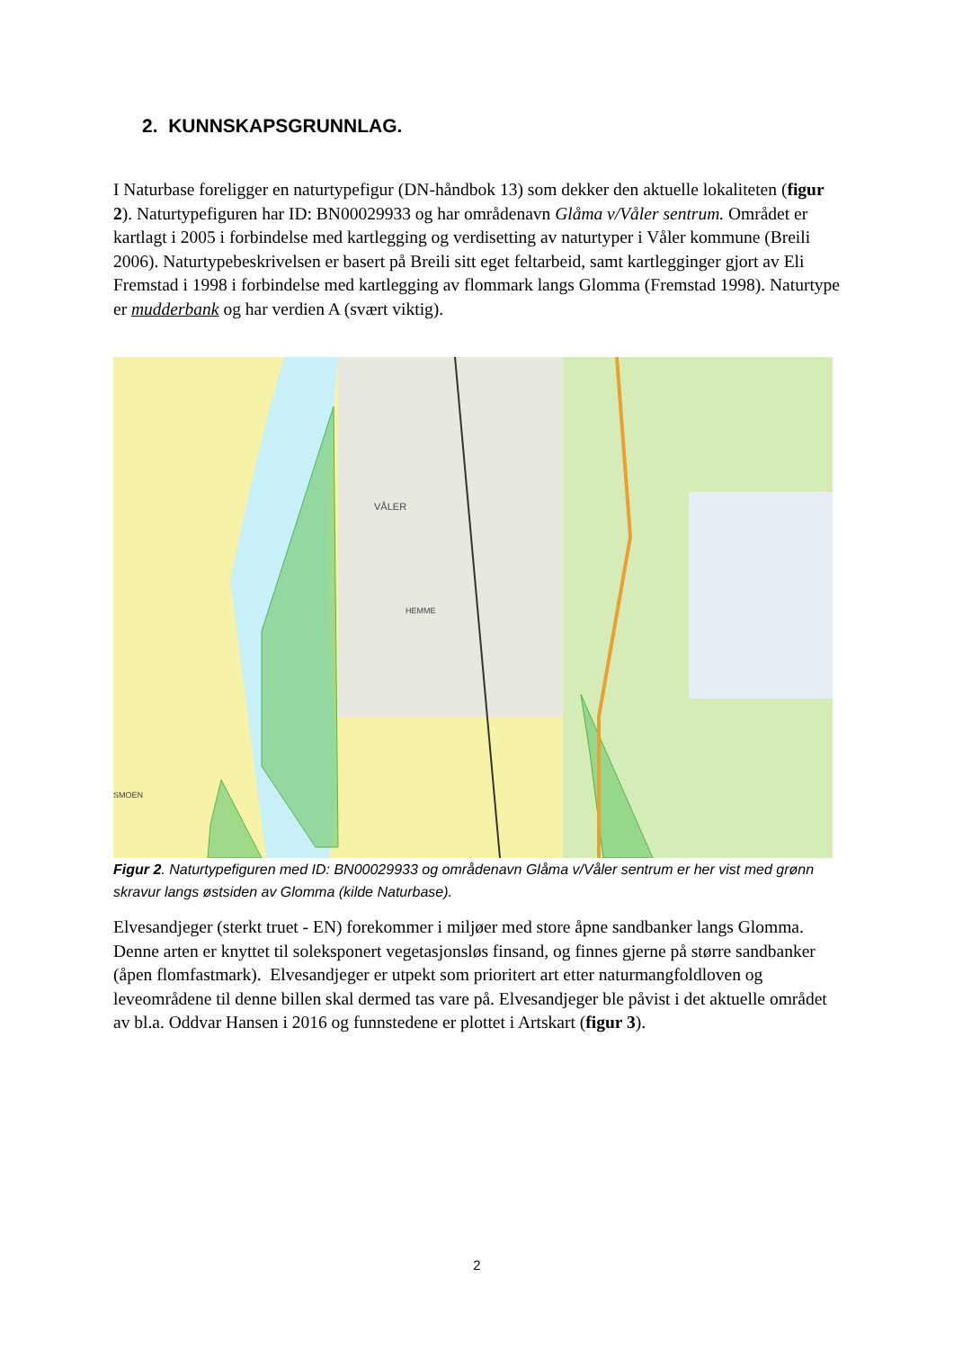2. KUNNSKAPSGRUNNLAG.
I Naturbase foreligger en naturtypefigur (DN-håndbok 13) som dekker den aktuelle lokaliteten (figur 2). Naturtypefiguren har ID: BN00029933 og har områdenavn Glåma v/Våler sentrum. Området er kartlagt i 2005 i forbindelse med kartlegging og verdisetting av naturtyper i Våler kommune (Breili 2006). Naturtypebeskrivelsen er basert på Breili sitt eget feltarbeid, samt kartlegginger gjort av Eli Fremstad i 1998 i forbindelse med kartlegging av flommark langs Glomma (Fremstad 1998). Naturtype er mudderbank og har verdien A (svært viktig).
VÅLER
HEMME
SMOEN
Figur 2. Naturtypefiguren med ID: BN00029933 og områdenavn Glåma v/Våler sentrum er her vist med grønn skravur langs østsiden av Glomma (kilde Naturbase).
Elvesandjeger (sterkt truet - EN) forekommer i miljøer med store åpne sandbanker langs Glomma. Denne arten er knyttet til soleksponert vegetasjonsløs finsand, og finnes gjerne på større sandbanker (åpen flomfastmark). Elvesandjeger er utpekt som prioritert art etter naturmangfoldloven og leveområdene til denne billen skal dermed tas vare på. Elvesandjeger ble påvist i det aktuelle området av bl.a. Oddvar Hansen i 2016 og funnstedene er plottet i Artskart (figur 3).
2